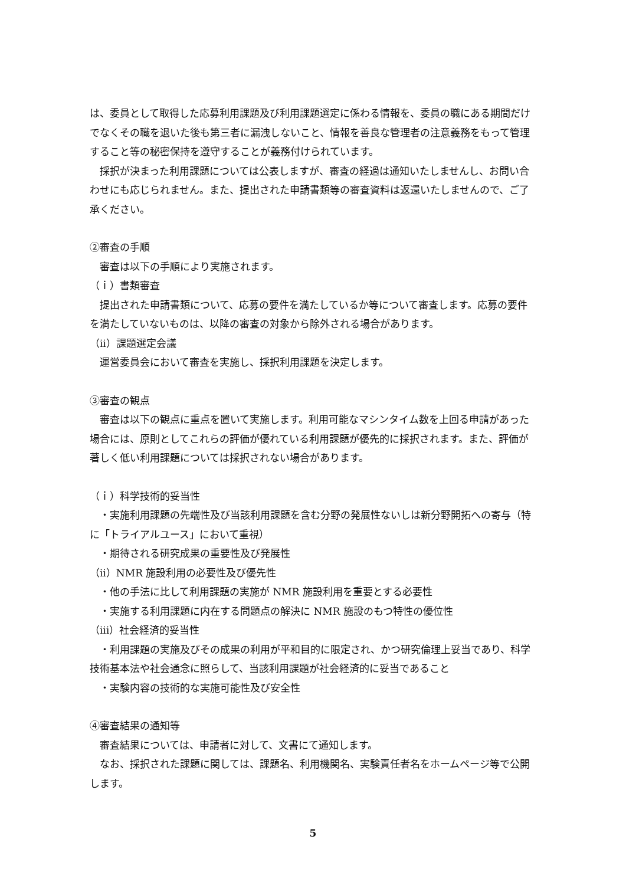は、委員として取得した応募利用課題及び利用課題選定に係わる情報を、委員の職にある期間だけでなくその職を退いた後も第三者に漏洩しないこと、情報を善良な管理者の注意義務をもって管理すること等の秘密保持を遵守することが義務付けられています。
　採択が決まった利用課題については公表しますが、審査の経過は通知いたしませんし、お問い合わせにも応じられません。また、提出された申請書類等の審査資料は返還いたしませんので、ご了承ください。
②審査の手順
　審査は以下の手順により実施されます。
（ｉ）書類審査
　提出された申請書類について、応募の要件を満たしているか等について審査します。応募の要件を満たしていないものは、以降の審査の対象から除外される場合があります。
（ⅱ）課題選定会議
　運営委員会において審査を実施し、採択利用課題を決定します。
③審査の観点
　審査は以下の観点に重点を置いて実施します。利用可能なマシンタイム数を上回る申請があった場合には、原則としてこれらの評価が優れている利用課題が優先的に採択されます。また、評価が著しく低い利用課題については採択されない場合があります。
（ｉ）科学技術的妥当性
　・実施利用課題の先端性及び当該利用課題を含む分野の発展性ないしは新分野開拓への寄与（特に「トライアルユース」において重視）
　・期待される研究成果の重要性及び発展性
（ⅱ）NMR 施設利用の必要性及び優先性
　・他の手法に比して利用課題の実施が NMR 施設利用を重要とする必要性
　・実施する利用課題に内在する問題点の解決に NMR 施設のもつ特性の優位性
（ⅲ）社会経済的妥当性
　・利用課題の実施及びその成果の利用が平和目的に限定され、かつ研究倫理上妥当であり、科学技術基本法や社会通念に照らして、当該利用課題が社会経済的に妥当であること
　・実験内容の技術的な実施可能性及び安全性
④審査結果の通知等
　審査結果については、申請者に対して、文書にて通知します。
　なお、採択された課題に関しては、課題名、利用機関名、実験責任者名をホームページ等で公開します。
5